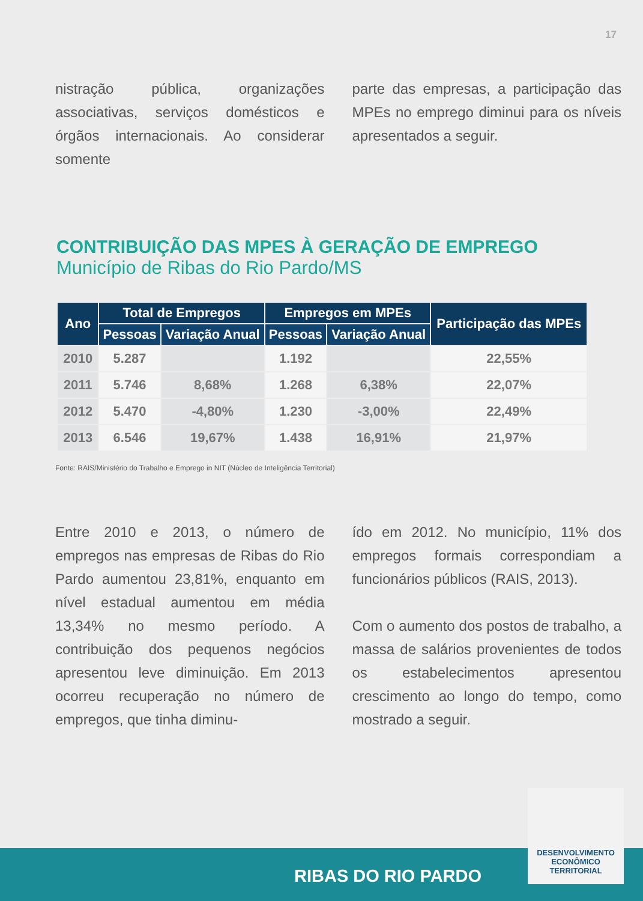17
nistração pública, organizações associativas, serviços domésticos e órgãos internacionais. Ao considerar somente
parte das empresas, a participação das MPEs no emprego diminui para os níveis apresentados a seguir.
CONTRIBUIÇÃO DAS MPES À GERAÇÃO DE EMPREGO
Município de Ribas do Rio Pardo/MS
| Ano | Total de Empregos | | Empregos em MPEs | | Participação das MPEs |
| --- | --- | --- | --- | --- | --- |
| | Pessoas | Variação Anual | Pessoas | Variação Anual | |
| 2010 | 5.287 | | 1.192 | | 22,55% |
| 2011 | 5.746 | 8,68% | 1.268 | 6,38% | 22,07% |
| 2012 | 5.470 | -4,80% | 1.230 | -3,00% | 22,49% |
| 2013 | 6.546 | 19,67% | 1.438 | 16,91% | 21,97% |
Fonte: RAIS/Ministério do Trabalho e Emprego in NIT (Núcleo de Inteligência Territorial)
Entre 2010 e 2013, o número de empregos nas empresas de Ribas do Rio Pardo aumentou 23,81%, enquanto em nível estadual aumentou em média 13,34% no mesmo período. A contribuição dos pequenos negócios apresentou leve diminuição. Em 2013 ocorreu recuperação no número de empregos, que tinha diminu-
ído em 2012. No município, 11% dos empregos formais correspondiam a funcionários públicos (RAIS, 2013).
Com o aumento dos postos de trabalho, a massa de salários provenientes de todos os estabelecimentos apresentou crescimento ao longo do tempo, como mostrado a seguir.
RIBAS DO RIO PARDO
DESENVOLVIMENTO
ECONÔMICO
TERRITORIAL